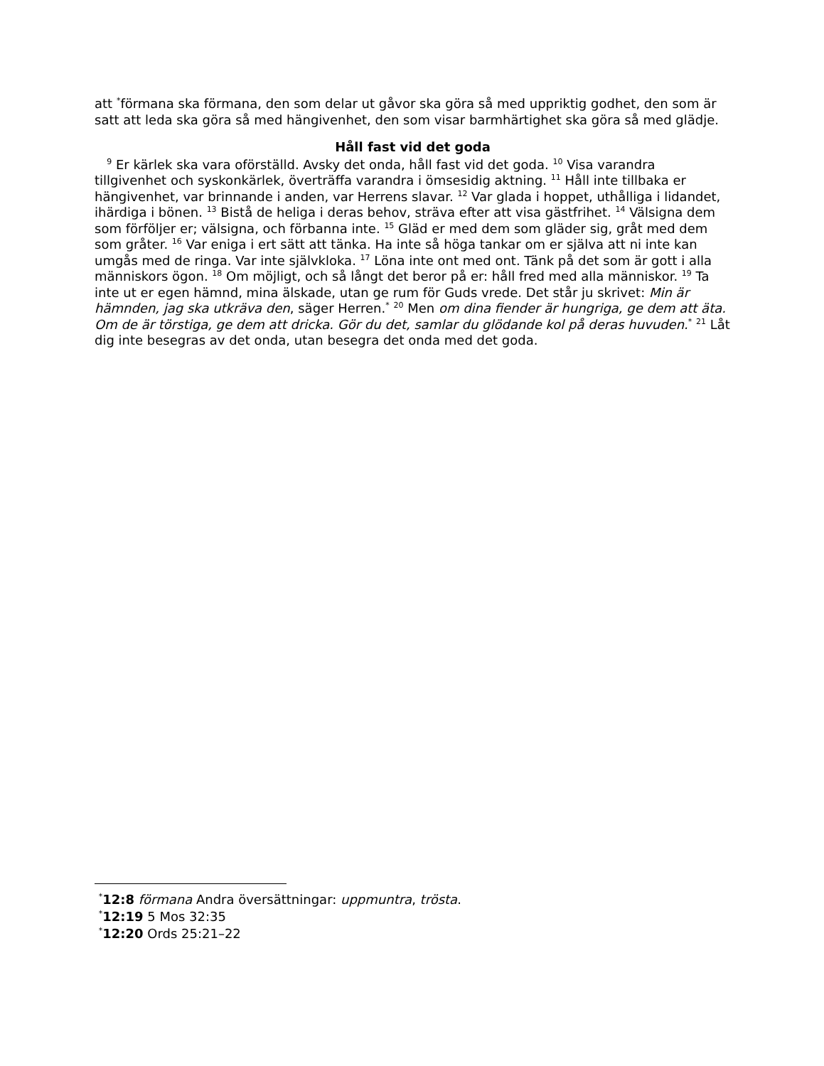att <sup>*</sup>förmana ska förmana, den som delar ut gåvor ska göra så med uppriktig godhet, den som är satt att leda ska göra så med hängivenhet, den som visar barmhärtighet ska göra så med glädje.
Håll fast vid det goda
<sup>9</sup> Er kärlek ska vara oförställd. Avsky det onda, håll fast vid det goda. <sup>10</sup> Visa varandra tillgivenhet och syskonkärlek, överträffa varandra i ömsesidig aktning. <sup>11</sup> Håll inte tillbaka er hängivenhet, var brinnande i anden, var Herrens slavar. <sup>12</sup> Var glada i hoppet, uthålliga i lidandet, ihärdiga i bönen. <sup>13</sup> Bistå de heliga i deras behov, sträva efter att visa gästfrihet. <sup>14</sup> Välsigna dem som förföljer er; välsigna, och förbanna inte. <sup>15</sup> Gläd er med dem som gläder sig, gråt med dem som gråter. <sup>16</sup> Var eniga i ert sätt att tänka. Ha inte så höga tankar om er själva att ni inte kan umgås med de ringa. Var inte självkloka. <sup>17</sup> Löna inte ont med ont. Tänk på det som är gott i alla människors ögon. <sup>18</sup> Om möjligt, och så långt det beror på er: håll fred med alla människor. <sup>19</sup> Ta inte ut er egen hämnd, mina älskade, utan ge rum för Guds vrede. Det står ju skrivet: Min är hämnden, jag ska utkräva den, säger Herren.<sup>*</sup> <sup>20</sup> Men om dina fiender är hungriga, ge dem att äta. Om de är törstiga, ge dem att dricka. Gör du det, samlar du glödande kol på deras huvuden.<sup>*</sup> <sup>21</sup> Låt dig inte besegras av det onda, utan besegra det onda med det goda.
<sup>*</sup> 12:8 förmana Andra översättningar: uppmuntra, trösta.
<sup>*</sup> 12:19 5 Mos 32:35
<sup>*</sup> 12:20 Ords 25:21–22